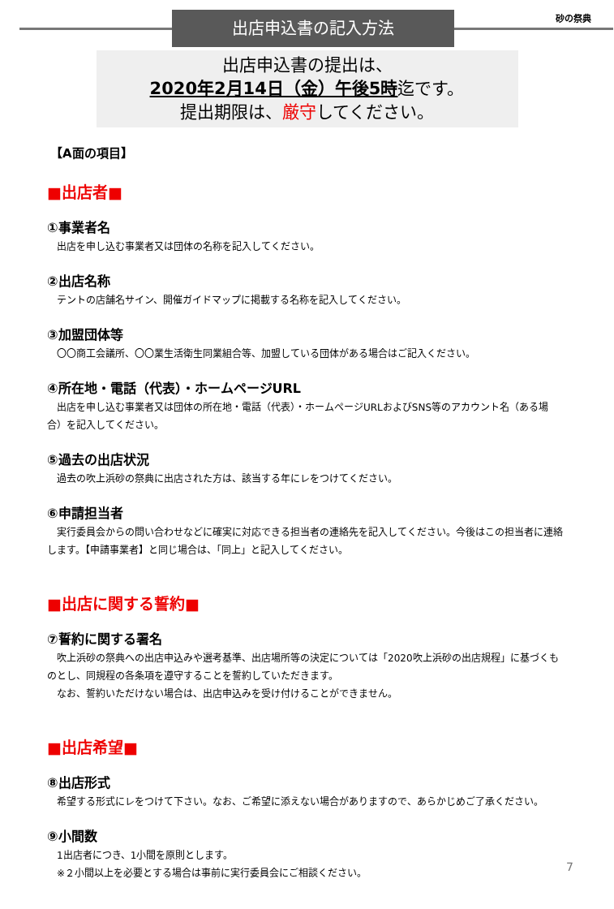出店申込書の記入方法 砂の祭典
出店申込書の提出は、
2020年2月14日（金）午後5時迄です。
提出期限は、厳守してください。
【A面の項目】
■出店者■
①事業者名
出店を申し込む事業者又は団体の名称を記入してください。
②出店名称
テントの店舗名サイン、開催ガイドマップに掲載する名称を記入してください。
③加盟団体等
〇〇商工会議所、〇〇業生活衛生同業組合等、加盟している団体がある場合はご記入ください。
④所在地・電話（代表）・ホームページURL
出店を申し込む事業者又は団体の所在地・電話（代表）・ホームページURLおよびSNS等のアカウント名（ある場合）を記入してください。
⑤過去の出店状況
過去の吹上浜砂の祭典に出店された方は、該当する年にレをつけてください。
⑥申請担当者
実行委員会からの問い合わせなどに確実に対応できる担当者の連絡先を記入してください。今後はこの担当者に連絡します。【申請事業者】と同じ場合は、「同上」と記入してください。
■出店に関する誓約■
⑦誓約に関する署名
吹上浜砂の祭典への出店申込みや選考基準、出店場所等の決定については「2020吹上浜砂の出店規程」に基づくものとし、同規程の各条項を遵守することを誓約していただきます。
なお、誓約いただけない場合は、出店申込みを受け付けることができません。
■出店希望■
⑧出店形式
希望する形式にレをつけて下さい。なお、ご希望に添えない場合がありますので、あらかじめご了承ください。
⑨小間数
1出店者につき、1小間を原則とします。
※２小間以上を必要とする場合は事前に実行委員会にご相談ください。
7